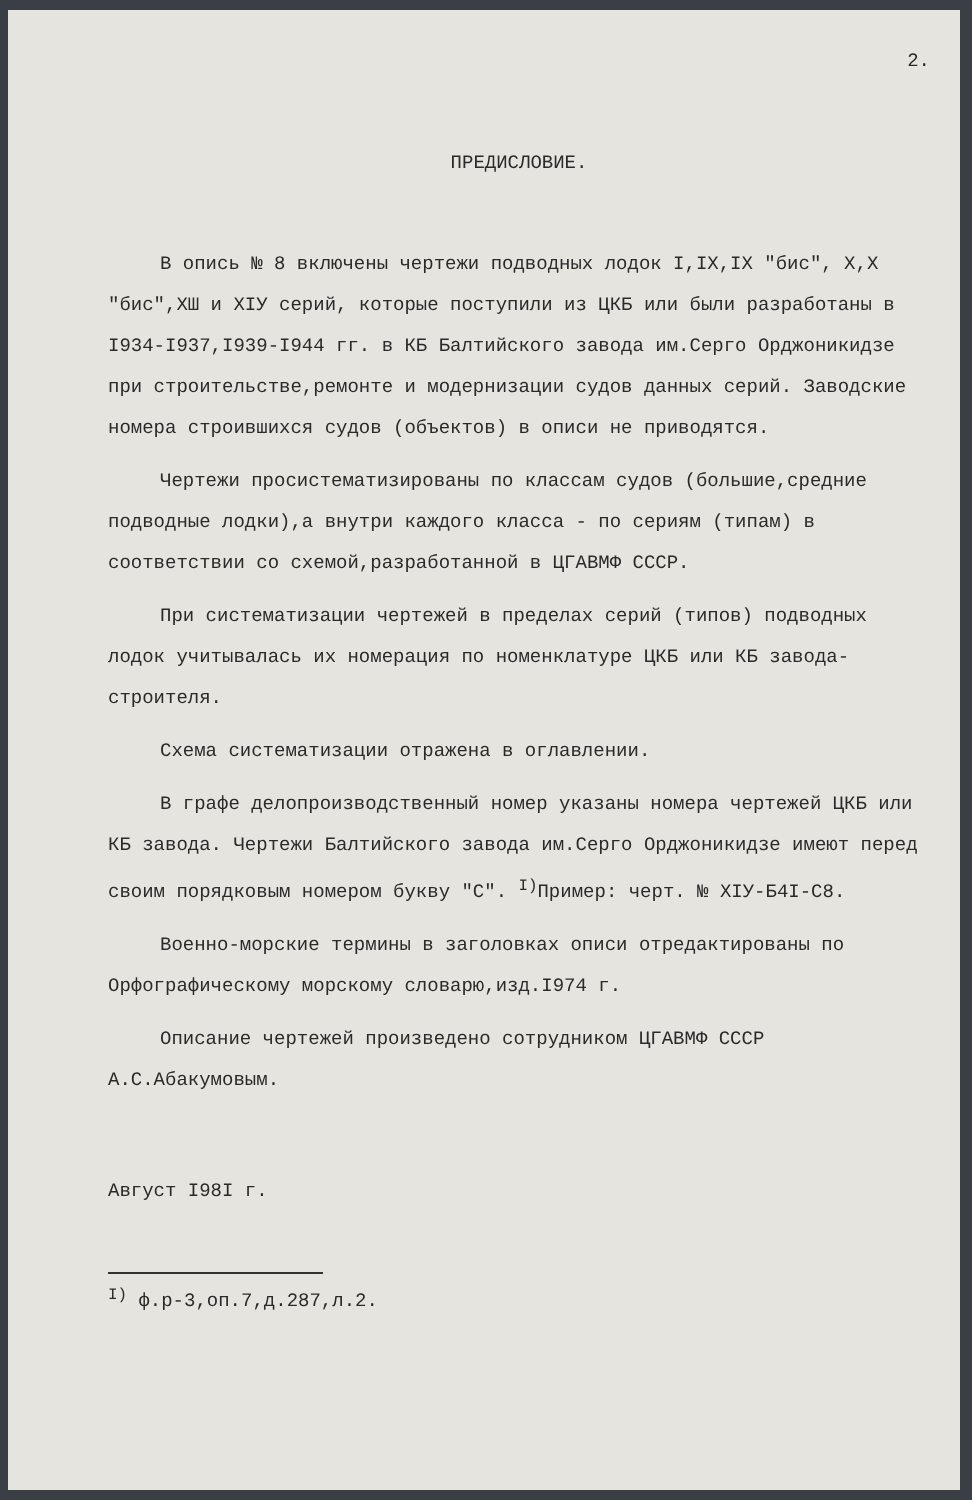2.
ПРЕДИСЛОВИЕ.
В опись № 8 включены чертежи подводных лодок I,IX,IX "бис", X,X "бис",ХШ и XIУ серий, которые поступили из ЦКБ или были разработаны в I934-I937,I939-I944 гг. в КБ Балтийского завода им.Серго Орджоникидзе при строительстве,ремонте и модернизации судов данных серий. Заводские номера строившихся судов (объектов) в описи не приводятся.
Чертежи просистематизированы по классам судов (большие,средние подводные лодки),а внутри каждого класса - по сериям (типам) в соответствии со схемой,разработанной в ЦГАВМФ СССР.
При систематизации чертежей в пределах серий (типов) подводных лодок учитывалась их номерация по номенклатуре ЦКБ или КБ завода-строителя.
Схема систематизации отражена в оглавлении.
В графе делопроизводственный номер указаны номера чертежей ЦКБ или КБ завода. Чертежи Балтийского завода им.Серго Орджоникидзе имеют перед своим порядковым номером букву "С". <sup>I)</sup>Пример: черт. № XIУ-Б4I-С8.
Военно-морские термины в заголовках описи отредактированы по Орфографическому морскому словарю,изд.I974 г.
Описание чертежей произведено сотрудником ЦГАВМФ СССР А.С.Абакумовым.
Август I98I г.
<sup>I)</sup> ф.р-3,оп.7,д.287,л.2.